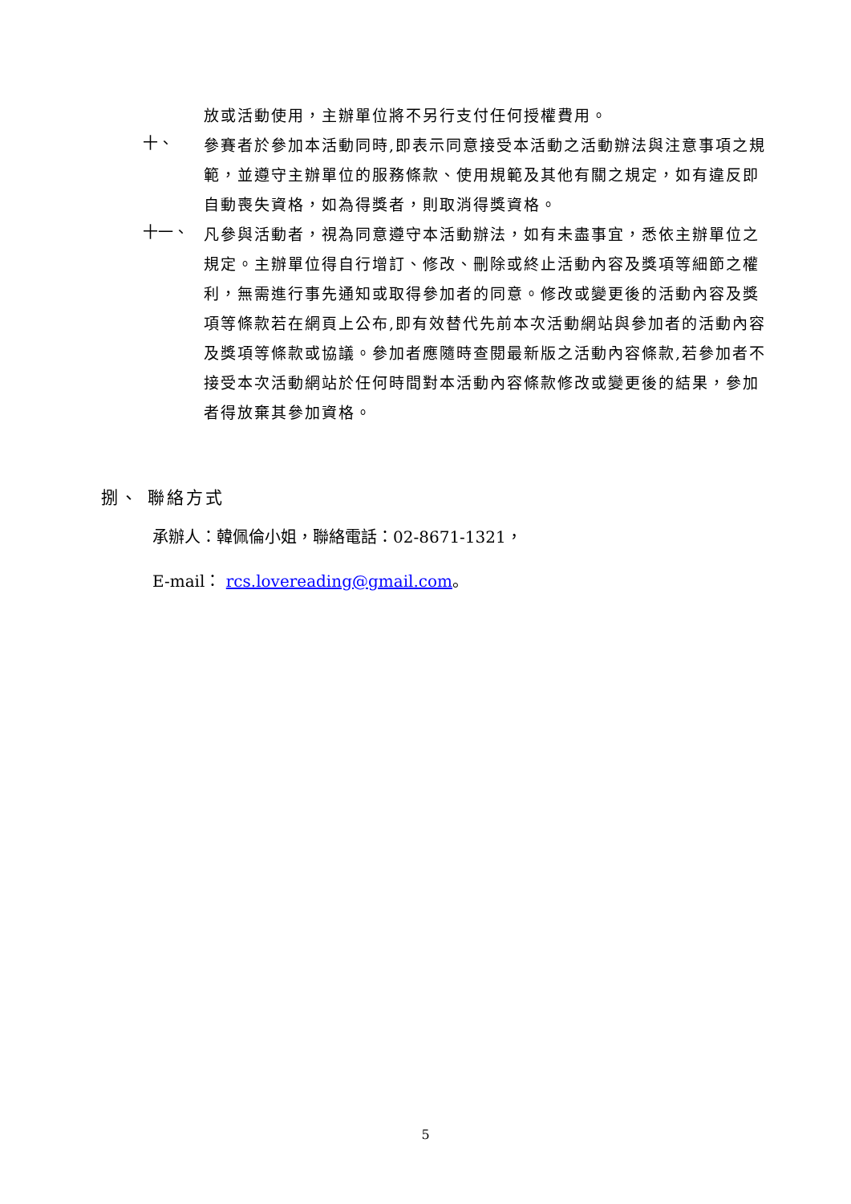放或活動使用，主辦單位將不另行支付任何授權費用。
十、
參賽者於參加本活動同時,即表示同意接受本活動之活動辦法與注意事項之規範，並遵守主辦單位的服務條款、使用規範及其他有關之規定，如有違反即自動喪失資格，如為得獎者，則取消得獎資格。
十一、
凡參與活動者，視為同意遵守本活動辦法，如有未盡事宜，悉依主辦單位之規定。主辦單位得自行增訂、修改、刪除或終止活動內容及獎項等細節之權利，無需進行事先通知或取得參加者的同意。修改或變更後的活動內容及獎項等條款若在網頁上公布,即有效替代先前本次活動網站與參加者的活動內容及獎項等條款或協議。參加者應隨時查閱最新版之活動內容條款,若參加者不接受本次活動網站於任何時間對本活動內容條款修改或變更後的結果，參加者得放棄其參加資格。
捌、 聯絡方式
承辦人：韓佩倫小姐，聯絡電話：02-8671-1321，
E-mail： rcs.lovereading@gmail.com。
5